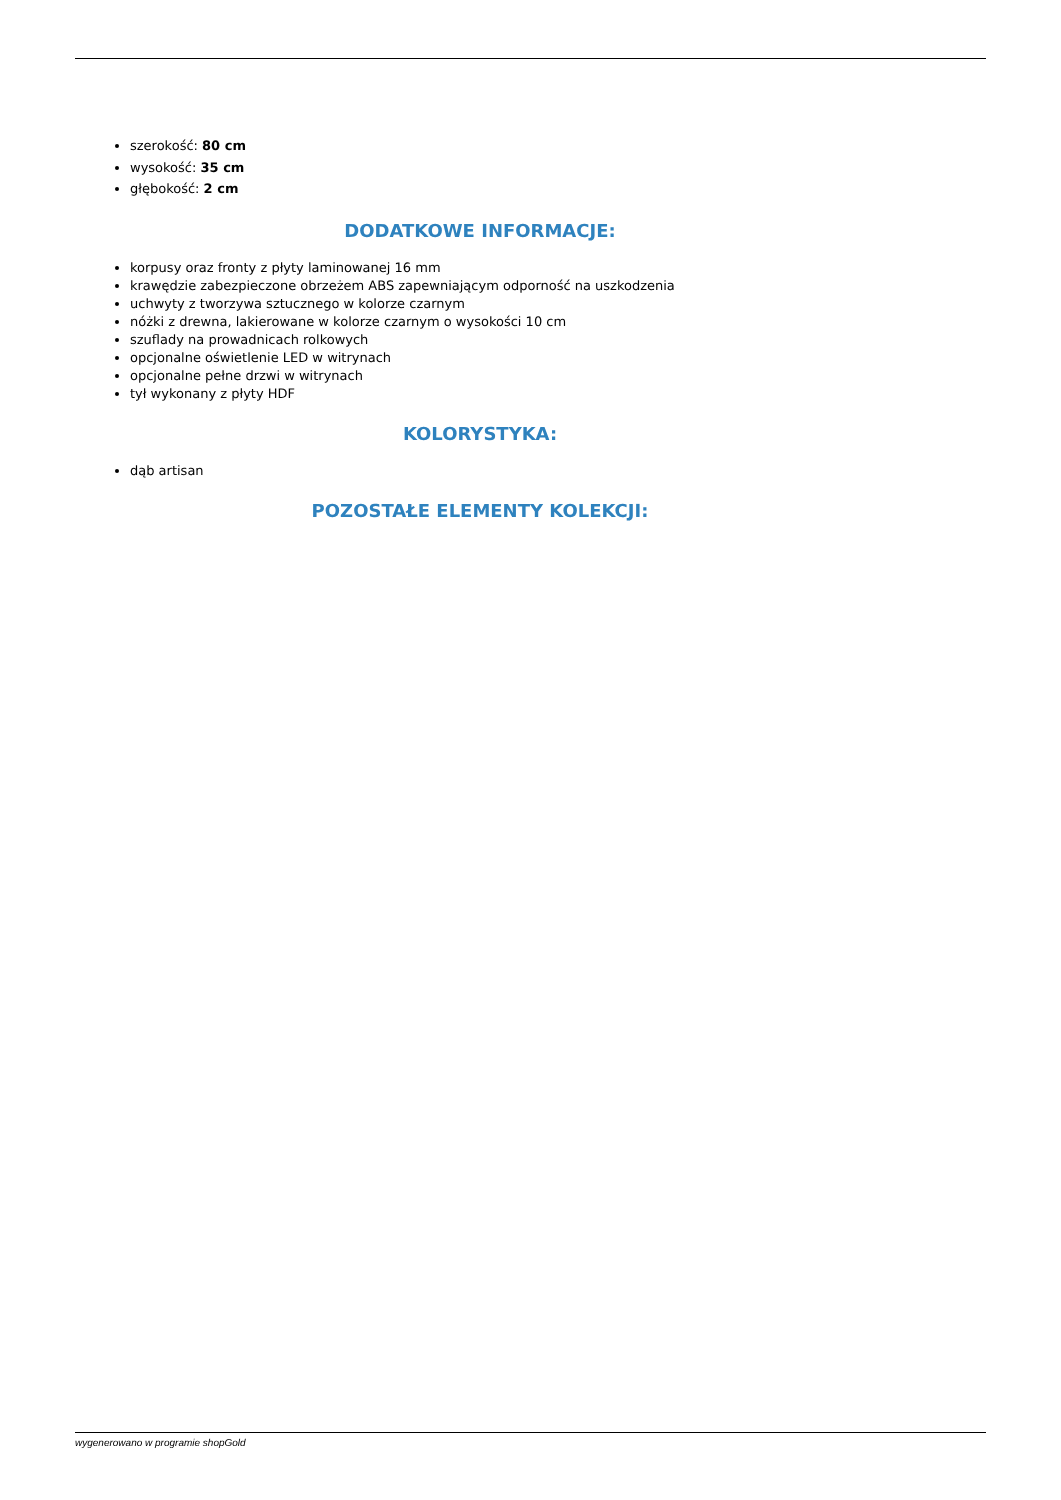szerokość: 80 cm
wysokość: 35 cm
głębokość: 2 cm
DODATKOWE INFORMACJE:
korpusy oraz fronty z płyty laminowanej 16 mm
krawędzie zabezpieczone obrzeżem ABS zapewniającym odporność na uszkodzenia
uchwyty z tworzywa sztucznego w kolorze czarnym
nóżki z drewna, lakierowane w kolorze czarnym o wysokości 10 cm
szuflady na prowadnicach rolkowych
opcjonalne oświetlenie LED w witrynach
opcjonalne pełne drzwi w witrynach
tył wykonany z płyty HDF
KOLORYSTYKA:
dąb artisan
POZOSTAŁE ELEMENTY KOLEKCJI:
wygenerowano w programie shopGold